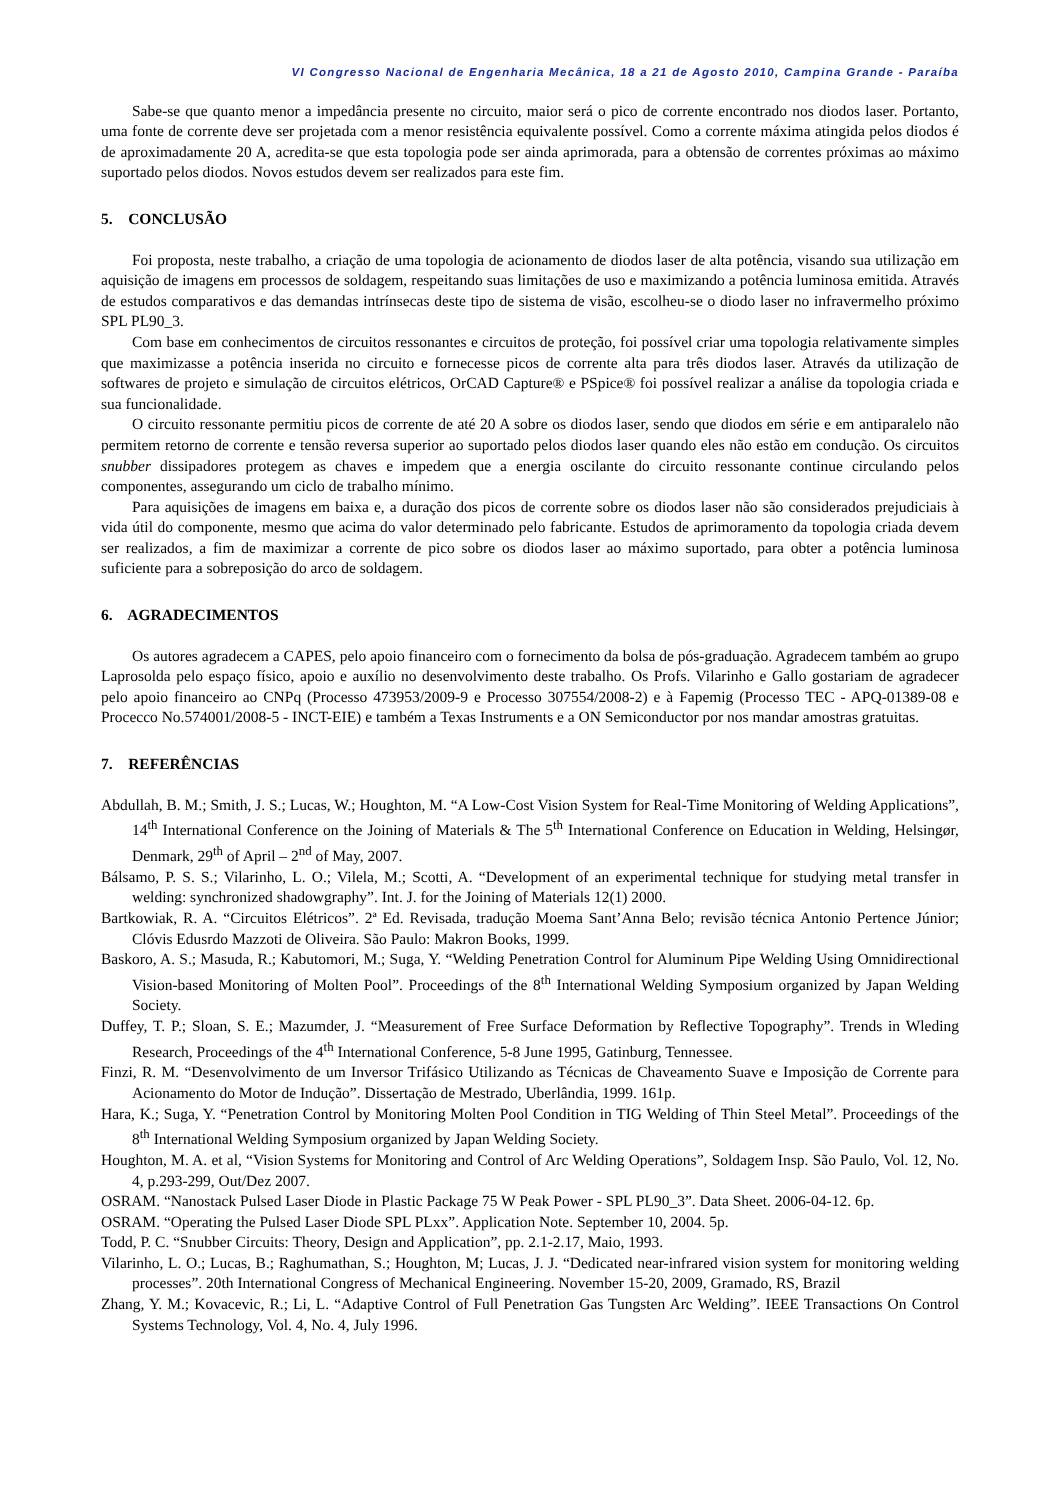VI Congresso Nacional de Engenharia Mecânica, 18 a 21 de Agosto 2010, Campina Grande - Paraíba
Sabe-se que quanto menor a impedância presente no circuito, maior será o pico de corrente encontrado nos diodos laser. Portanto, uma fonte de corrente deve ser projetada com a menor resistência equivalente possível. Como a corrente máxima atingida pelos diodos é de aproximadamente 20 A, acredita-se que esta topologia pode ser ainda aprimorada, para a obtensão de correntes próximas ao máximo suportado pelos diodos. Novos estudos devem ser realizados para este fim.
5. CONCLUSÃO
Foi proposta, neste trabalho, a criação de uma topologia de acionamento de diodos laser de alta potência, visando sua utilização em aquisição de imagens em processos de soldagem, respeitando suas limitações de uso e maximizando a potência luminosa emitida. Através de estudos comparativos e das demandas intrínsecas deste tipo de sistema de visão, escolheu-se o diodo laser no infravermelho próximo SPL PL90_3.
Com base em conhecimentos de circuitos ressonantes e circuitos de proteção, foi possível criar uma topologia relativamente simples que maximizasse a potência inserida no circuito e fornecesse picos de corrente alta para três diodos laser. Através da utilização de softwares de projeto e simulação de circuitos elétricos, OrCAD Capture® e PSpice® foi possível realizar a análise da topologia criada e sua funcionalidade.
O circuito ressonante permitiu picos de corrente de até 20 A sobre os diodos laser, sendo que diodos em série e em antiparalelo não permitem retorno de corrente e tensão reversa superior ao suportado pelos diodos laser quando eles não estão em condução. Os circuitos snubber dissipadores protegem as chaves e impedem que a energia oscilante do circuito ressonante continue circulando pelos componentes, assegurando um ciclo de trabalho mínimo.
Para aquisições de imagens em baixa e, a duração dos picos de corrente sobre os diodos laser não são considerados prejudiciais à vida útil do componente, mesmo que acima do valor determinado pelo fabricante. Estudos de aprimoramento da topologia criada devem ser realizados, a fim de maximizar a corrente de pico sobre os diodos laser ao máximo suportado, para obter a potência luminosa suficiente para a sobreposição do arco de soldagem.
6. AGRADECIMENTOS
Os autores agradecem a CAPES, pelo apoio financeiro com o fornecimento da bolsa de pós-graduação. Agradecem também ao grupo Laprosolda pelo espaço físico, apoio e auxílio no desenvolvimento deste trabalho. Os Profs. Vilarinho e Gallo gostariam de agradecer pelo apoio financeiro ao CNPq (Processo 473953/2009-9 e Processo 307554/2008-2) e à Fapemig (Processo TEC - APQ-01389-08 e Procecco No.574001/2008-5 - INCT-EIE) e também a Texas Instruments e a ON Semiconductor por nos mandar amostras gratuitas.
7. REFERÊNCIAS
Abdullah, B. M.; Smith, J. S.; Lucas, W.; Houghton, M. “A Low-Cost Vision System for Real-Time Monitoring of Welding Applications”, 14<sup>th</sup> International Conference on the Joining of Materials & The 5<sup>th</sup> International Conference on Education in Welding, Helsingør, Denmark, 29<sup>th</sup> of April – 2<sup>nd</sup> of May, 2007.
Bálsamo, P. S. S.; Vilarinho, L. O.; Vilela, M.; Scotti, A. “Development of an experimental technique for studying metal transfer in welding: synchronized shadowgraphy”. Int. J. for the Joining of Materials 12(1) 2000.
Bartkowiak, R. A. “Circuitos Elétricos”. 2ª Ed. Revisada, tradução Moema Sant’Anna Belo; revisão técnica Antonio Pertence Júnior; Clóvis Edusrdo Mazzoti de Oliveira. São Paulo: Makron Books, 1999.
Baskoro, A. S.; Masuda, R.; Kabutomori, M.; Suga, Y. “Welding Penetration Control for Aluminum Pipe Welding Using Omnidirectional Vision-based Monitoring of Molten Pool”. Proceedings of the 8<sup>th</sup> International Welding Symposium organized by Japan Welding Society.
Duffey, T. P.; Sloan, S. E.; Mazumder, J. “Measurement of Free Surface Deformation by Reflective Topography”. Trends in Wleding Research, Proceedings of the 4<sup>th</sup> International Conference, 5-8 June 1995, Gatinburg, Tennessee.
Finzi, R. M. “Desenvolvimento de um Inversor Trifásico Utilizando as Técnicas de Chaveamento Suave e Imposição de Corrente para Acionamento do Motor de Indução”. Dissertação de Mestrado, Uberlândia, 1999. 161p.
Hara, K.; Suga, Y. “Penetration Control by Monitoring Molten Pool Condition in TIG Welding of Thin Steel Metal”. Proceedings of the 8<sup>th</sup> International Welding Symposium organized by Japan Welding Society.
Houghton, M. A. et al, “Vision Systems for Monitoring and Control of Arc Welding Operations”, Soldagem Insp. São Paulo, Vol. 12, No. 4, p.293-299, Out/Dez 2007.
OSRAM. “Nanostack Pulsed Laser Diode in Plastic Package 75 W Peak Power - SPL PL90_3”. Data Sheet. 2006-04-12. 6p.
OSRAM. “Operating the Pulsed Laser Diode SPL PLxx”. Application Note. September 10, 2004. 5p.
Todd, P. C. “Snubber Circuits: Theory, Design and Application”, pp. 2.1-2.17, Maio, 1993.
Vilarinho, L. O.; Lucas, B.; Raghumathan, S.; Houghton, M; Lucas, J. J. “Dedicated near-infrared vision system for monitoring welding processes”. 20th International Congress of Mechanical Engineering. November 15-20, 2009, Gramado, RS, Brazil
Zhang, Y. M.; Kovacevic, R.; Li, L. “Adaptive Control of Full Penetration Gas Tungsten Arc Welding”. IEEE Transactions On Control Systems Technology, Vol. 4, No. 4, July 1996.